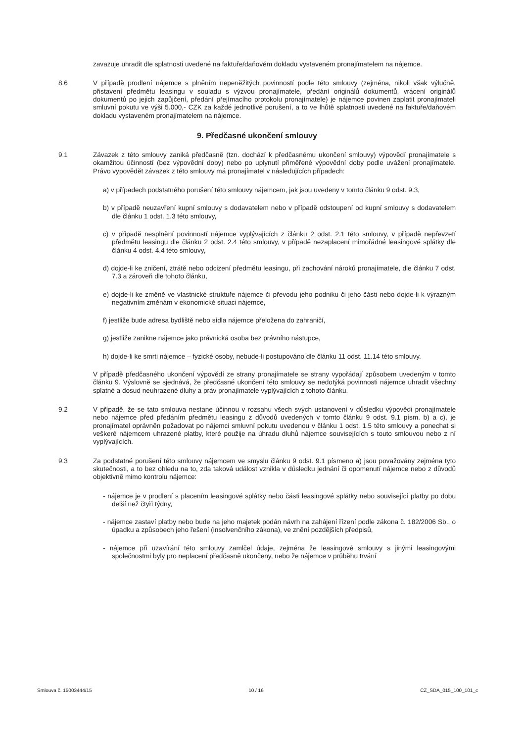zavazuje uhradit dle splatnosti uvedené na faktuře/daňovém dokladu vystaveném pronajímatelem na nájemce.
8.6 V případě prodlení nájemce s plněním nepeněžitých povinností podle této smlouvy (zejména, nikoli však výlučně, přistavení předmětu leasingu v souladu s výzvou pronajímatele, předání originálů dokumentů, vrácení originálů dokumentů po jejich zapůjčení, předání přejímacího protokolu pronajímatele) je nájemce povinen zaplatit pronajímateli smluvní pokutu ve výši 5.000,- CZK za každé jednotlivé porušení, a to ve lhůtě splatnosti uvedené na faktuře/daňovém dokladu vystaveném pronajímatelem na nájemce.
9. Předčasné ukončení smlouvy
9.1 Závazek z této smlouvy zaniká předčasně (tzn. dochází k předčasnému ukončení smlouvy) výpovědí pronajímatele s okamžitou účinností (bez výpovědní doby) nebo po uplynutí přiměřené výpovědní doby podle uvážení pronajímatele. Právo vypovědět závazek z této smlouvy má pronajímatel v následujících případech:
a) v případech podstatného porušení této smlouvy nájemcem, jak jsou uvedeny v tomto článku 9 odst. 9.3,
b) v případě neuzavření kupní smlouvy s dodavatelem nebo v případě odstoupení od kupní smlouvy s dodavatelem dle článku 1 odst. 1.3 této smlouvy,
c) v případě nesplnění povinností nájemce vyplývajících z článku 2 odst. 2.1 této smlouvy, v případě nepřevzetí předmětu leasingu dle článku 2 odst. 2.4 této smlouvy, v případě nezaplacení mimořádné leasingové splátky dle článku 4 odst. 4.4 této smlouvy,
d) dojde-li ke zničení, ztrátě nebo odcizení předmětu leasingu, při zachování nároků pronajímatele, dle článku 7 odst. 7.3 a zároveň dle tohoto článku,
e) dojde-li ke změně ve vlastnické struktuře nájemce či převodu jeho podniku či jeho části nebo dojde-li k výrazným negativním změnám v ekonomické situaci nájemce,
f) jestliže bude adresa bydliště nebo sídla nájemce přeložena do zahraničí,
g) jestliže zanikne nájemce jako právnická osoba bez právního nástupce,
h) dojde-li ke smrti nájemce – fyzické osoby, nebude-li postupováno dle článku 11 odst. 11.14 této smlouvy.
V případě předčasného ukončení výpovědí ze strany pronajímatele se strany vypořádají způsobem uvedeným v tomto článku 9. Výslovně se sjednává, že předčasné ukončení této smlouvy se nedotýká povinnosti nájemce uhradit všechny splatné a dosud neuhrazené dluhy a práv pronajímatele vyplývajících z tohoto článku.
9.2 V případě, že se tato smlouva nestane účinnou v rozsahu všech svých ustanovení v důsledku výpovědi pronajímatele nebo nájemce před předáním předmětu leasingu z důvodů uvedených v tomto článku 9 odst. 9.1 písm. b) a c), je pronajímatel oprávněn požadovat po nájemci smluvní pokutu uvedenou v článku 1 odst. 1.5 této smlouvy a ponechat si veškeré nájemcem uhrazené platby, které použije na úhradu dluhů nájemce souvisejících s touto smlouvou nebo z ní vyplývajících.
9.3 Za podstatné porušení této smlouvy nájemcem ve smyslu článku 9 odst. 9.1 písmeno a) jsou považovány zejména tyto skutečnosti, a to bez ohledu na to, zda taková událost vznikla v důsledku jednání či opomenutí nájemce nebo z důvodů objektivně mimo kontrolu nájemce:
- nájemce je v prodlení s placením leasingové splátky nebo části leasingové splátky nebo související platby po dobu delší než čtyři týdny,
- nájemce zastaví platby nebo bude na jeho majetek podán návrh na zahájení řízení podle zákona č. 182/2006 Sb., o úpadku a způsobech jeho řešení (insolvenčního zákona), ve znění pozdějších předpisů,
- nájemce při uzavírání této smlouvy zamlčel údaje, zejména že leasingové smlouvy s jinými leasingovými společnostmi byly pro neplacení předčasně ukončeny, nebo že nájemce v průběhu trvání
Smlouva č. 15003444/15 10 / 16 CZ_SDA_015_100_101_c